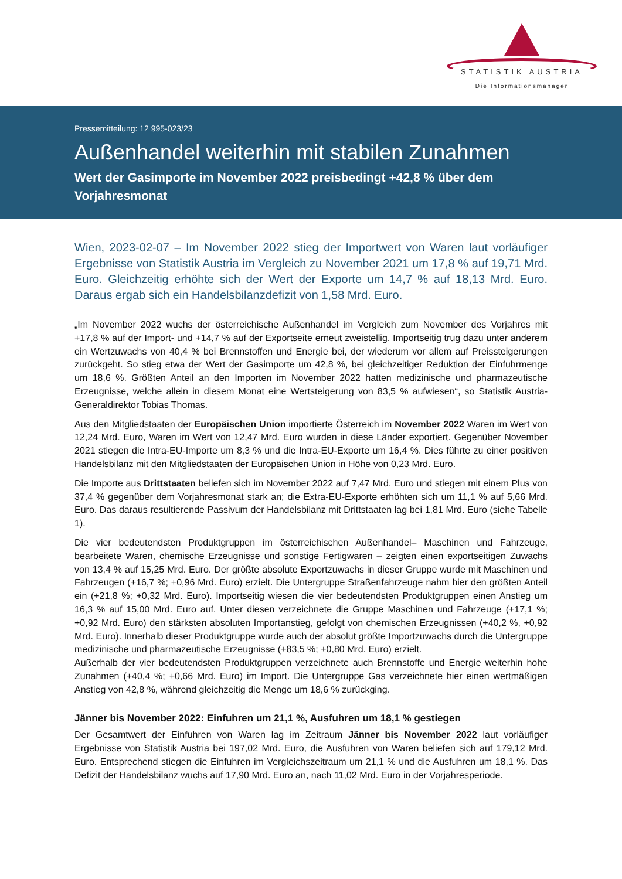STATISTIK AUSTRIA
Die Informationsmanager
Pressemitteilung: 12 995-023/23
Außenhandel weiterhin mit stabilen Zunahmen
Wert der Gasimporte im November 2022 preisbedingt +42,8 % über dem Vorjahresmonat
Wien, 2023-02-07 – Im November 2022 stieg der Importwert von Waren laut vorläufiger Ergebnisse von Statistik Austria im Vergleich zu November 2021 um 17,8 % auf 19,71 Mrd. Euro. Gleichzeitig erhöhte sich der Wert der Exporte um 14,7 % auf 18,13 Mrd. Euro. Daraus ergab sich ein Handelsbilanzdefizit von 1,58 Mrd. Euro.
„Im November 2022 wuchs der österreichische Außenhandel im Vergleich zum November des Vorjahres mit +17,8 % auf der Import- und +14,7 % auf der Exportseite erneut zweistellig. Importseitig trug dazu unter anderem ein Wertzuwachs von 40,4 % bei Brennstoffen und Energie bei, der wiederum vor allem auf Preissteigerungen zurückgeht. So stieg etwa der Wert der Gasimporte um 42,8 %, bei gleichzeitiger Reduktion der Einfuhrmenge um 18,6 %. Größten Anteil an den Importen im November 2022 hatten medizinische und pharmazeutische Erzeugnisse, welche allein in diesem Monat eine Wertsteigerung von 83,5 % aufwiesen“, so Statistik Austria-Generaldirektor Tobias Thomas.
Aus den Mitgliedstaaten der Europäischen Union importierte Österreich im November 2022 Waren im Wert von 12,24 Mrd. Euro, Waren im Wert von 12,47 Mrd. Euro wurden in diese Länder exportiert. Gegenüber November 2021 stiegen die Intra-EU-Importe um 8,3 % und die Intra-EU-Exporte um 16,4 %. Dies führte zu einer positiven Handelsbilanz mit den Mitgliedstaaten der Europäischen Union in Höhe von 0,23 Mrd. Euro.
Die Importe aus Drittstaaten beliefen sich im November 2022 auf 7,47 Mrd. Euro und stiegen mit einem Plus von 37,4 % gegenüber dem Vorjahresmonat stark an; die Extra-EU-Exporte erhöhten sich um 11,1 % auf 5,66 Mrd. Euro. Das daraus resultierende Passivum der Handelsbilanz mit Drittstaaten lag bei 1,81 Mrd. Euro (siehe Tabelle 1).
Die vier bedeutendsten Produktgruppen im österreichischen Außenhandel– Maschinen und Fahrzeuge, bearbeitete Waren, chemische Erzeugnisse und sonstige Fertigwaren – zeigten einen exportseitigen Zuwachs von 13,4 % auf 15,25 Mrd. Euro. Der größte absolute Exportzuwachs in dieser Gruppe wurde mit Maschinen und Fahrzeugen (+16,7 %; +0,96 Mrd. Euro) erzielt. Die Untergruppe Straßenfahrzeuge nahm hier den größten Anteil ein (+21,8 %; +0,32 Mrd. Euro). Importseitig wiesen die vier bedeutendsten Produktgruppen einen Anstieg um 16,3 % auf 15,00 Mrd. Euro auf. Unter diesen verzeichnete die Gruppe Maschinen und Fahrzeuge (+17,1 %; +0,92 Mrd. Euro) den stärksten absoluten Importanstieg, gefolgt von chemischen Erzeugnissen (+40,2 %, +0,92 Mrd. Euro). Innerhalb dieser Produktgruppe wurde auch der absolut größte Importzuwachs durch die Untergruppe medizinische und pharmazeutische Erzeugnisse (+83,5 %; +0,80 Mrd. Euro) erzielt.
Außerhalb der vier bedeutendsten Produktgruppen verzeichnete auch Brennstoffe und Energie weiterhin hohe Zunahmen (+40,4 %; +0,66 Mrd. Euro) im Import. Die Untergruppe Gas verzeichnete hier einen wertmäßigen Anstieg von 42,8 %, während gleichzeitig die Menge um 18,6 % zurückging.
Jänner bis November 2022: Einfuhren um 21,1 %, Ausfuhren um 18,1 % gestiegen
Der Gesamtwert der Einfuhren von Waren lag im Zeitraum Jänner bis November 2022 laut vorläufiger Ergebnisse von Statistik Austria bei 197,02 Mrd. Euro, die Ausfuhren von Waren beliefen sich auf 179,12 Mrd. Euro. Entsprechend stiegen die Einfuhren im Vergleichszeitraum um 21,1 % und die Ausfuhren um 18,1 %. Das Defizit der Handelsbilanz wuchs auf 17,90 Mrd. Euro an, nach 11,02 Mrd. Euro in der Vorjahresperiode.